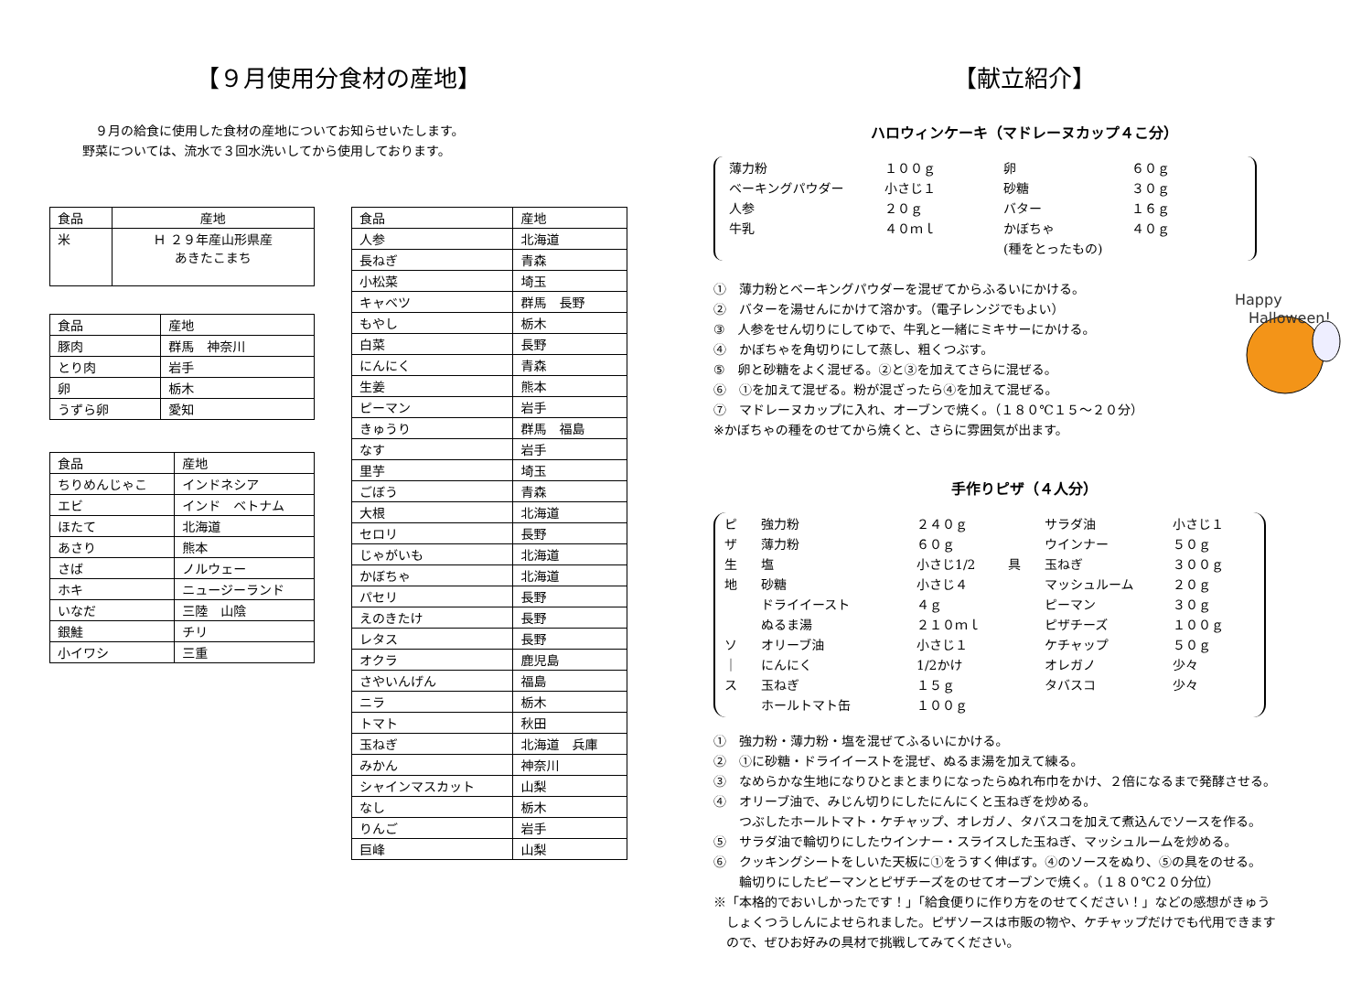【９月使用分食材の産地】
　９月の給食に使用した食材の産地についてお知らせいたします。
野菜については、流水で３回水洗いしてから使用しております。
| 食品 | 産地 |
| --- | --- |
| 米 | Ｈ ２９年産山形県産 あきたこまち |
| 食品 | 産地 |
| --- | --- |
| 豚肉 | 群馬 神奈川 |
| とり肉 | 岩手 |
| 卵 | 栃木 |
| うずら卵 | 愛知 |
| 食品 | 産地 |
| --- | --- |
| ちりめんじゃこ | インドネシア |
| エビ | インド ベトナム |
| ほたて | 北海道 |
| あさり | 熊本 |
| さば | ノルウェー |
| ホキ | ニュージーランド |
| いなだ | 三陸 山陰 |
| 銀鮭 | チリ |
| 小イワシ | 三重 |
| 食品 | 産地 |
| --- | --- |
| 人参 | 北海道 |
| 長ねぎ | 青森 |
| 小松菜 | 埼玉 |
| キャベツ | 群馬 長野 |
| もやし | 栃木 |
| 白菜 | 長野 |
| にんにく | 青森 |
| 生姜 | 熊本 |
| ピーマン | 岩手 |
| きゅうり | 群馬 福島 |
| なす | 岩手 |
| 里芋 | 埼玉 |
| ごぼう | 青森 |
| 大根 | 北海道 |
| セロリ | 長野 |
| じゃがいも | 北海道 |
| かぼちゃ | 北海道 |
| パセリ | 長野 |
| えのきたけ | 長野 |
| レタス | 長野 |
| オクラ | 鹿児島 |
| さやいんげん | 福島 |
| ニラ | 栃木 |
| トマト | 秋田 |
| 玉ねぎ | 北海道 兵庫 |
| みかん | 神奈川 |
| シャインマスカット | 山梨 |
| なし | 栃木 |
| りんご | 岩手 |
| 巨峰 | 山梨 |
【献立紹介】
ハロウィンケーキ（マドレーヌカップ４こ分）
薄力粉 １００ｇ 卵 ６０ｇ ベーキングパウダー 小さじ１ 砂糖 ３０ｇ 人参 ２０ｇ バター １６ｇ 牛乳 ４０ｍｌ かぼちゃ ４０ｇ (種をとったもの)
Happy
Halloween!
①　薄力粉とベーキングパウダーを混ぜてからふるいにかける。
②　バターを湯せんにかけて溶かす。（電子レンジでもよい）
③　人参をせん切りにしてゆで、牛乳と一緒にミキサーにかける。
④　かぼちゃを角切りにして蒸し、粗くつぶす。
⑤　卵と砂糖をよく混ぜる。②と③を加えてさらに混ぜる。
⑥　①を加えて混ぜる。粉が混ざったら④を加えて混ぜる。
⑦　マドレーヌカップに入れ、オーブンで焼く。（１８０℃１５～２０分）
※かぼちゃの種をのせてから焼くと、さらに雰囲気が出ます。
手作りピザ（４人分）
ピ 強力粉 ２４０ｇ サラダ油 小さじ１ ザ 薄力粉 ６０ｇ ウインナー ５０ｇ 生 塩 小さじ1/2 具 玉ねぎ ３００ｇ 地 砂糖 小さじ４ マッシュルーム ２０ｇ ドライイースト ４ｇ ピーマン ３０ｇ ぬるま湯 ２１０ｍｌ ピザチーズ １００ｇ ソ オリーブ油 小さじ１ ケチャップ ５０ｇ ｜ にんにく 1/2かけ オレガノ 少々 ス 玉ねぎ １５ｇ タバスコ 少々 ホールトマト缶 １００ｇ
①　強力粉・薄力粉・塩を混ぜてふるいにかける。
②　①に砂糖・ドライイーストを混ぜ、ぬるま湯を加えて練る。
③　なめらかな生地になりひとまとまりになったらぬれ布巾をかけ、２倍になるまで発酵させる。
④　オリーブ油で、みじん切りにしたにんにくと玉ねぎを炒める。
　　つぶしたホールトマト・ケチャップ、オレガノ、タバスコを加えて煮込んでソースを作る。
⑤　サラダ油で輪切りにしたウインナー・スライスした玉ねぎ、マッシュルームを炒める。
⑥　クッキングシートをしいた天板に①をうすく伸ばす。④のソースをぬり、⑤の具をのせる。
　　輪切りにしたピーマンとピザチーズをのせてオーブンで焼く。（１８０℃２０分位）
※「本格的でおいしかったです！」「給食便りに作り方をのせてください！」などの感想がきゅう
　しょくつうしんによせられました。ピザソースは市販の物や、ケチャップだけでも代用できます
　ので、ぜひお好みの具材で挑戦してみてください。